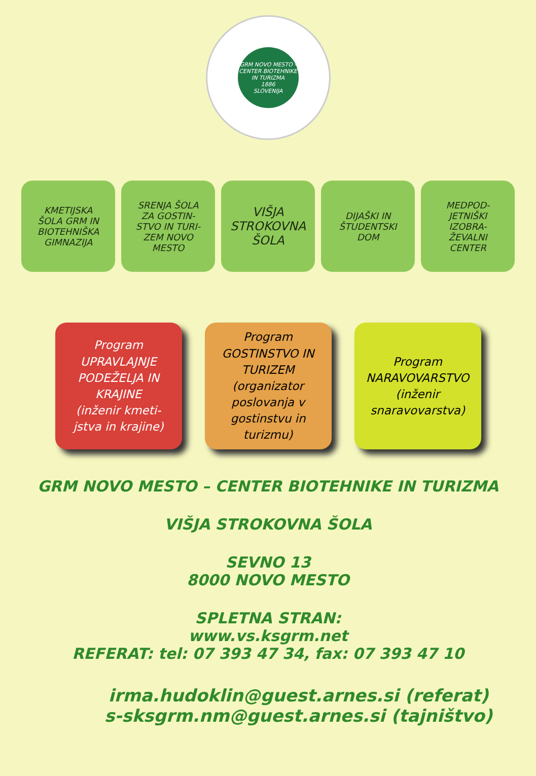GRM NOVO MESTO - CENTER BIOTEHNIKE IN TURIZMA
1886
SLOVENIJA
KMETIJSKA
ŠOLA GRM IN
BIOTEHNIŠKA
GIMNAZIJA
SRENJA ŠOLA
ZA GOSTIN-
STVO IN TURI-
ZEM NOVO
MESTO
VIŠJA
STROKOVNA
ŠOLA
DIJAŠKI IN
ŠTUDENTSKI
DOM
MEDPOD-
JETNIŠKI
IZOBRA-
ŽEVALNI
CENTER
Program
UPRAVLAJNJE
PODEŽELJA IN
KRAJINE
(inženir kmeti-
jstva in krajine)
Program
GOSTINSTVO IN
TURIZEM
(organizator
poslovanja v
gostinstvu in
turizmu)
Program
NARAVOVARSTVO
(inženir
snaravovarstva)
GRM NOVO MESTO – CENTER BIOTEHNIKE IN TURIZMA
VIŠJA STROKOVNA ŠOLA
SEVNO 13
8000 NOVO MESTO
SPLETNA STRAN:
www.vs.ksgrm.net
REFERAT: tel: 07 393 47 34, fax: 07 393 47 10
irma.hudoklin@guest.arnes.si (referat)
s-sksgrm.nm@guest.arnes.si (tajništvo)